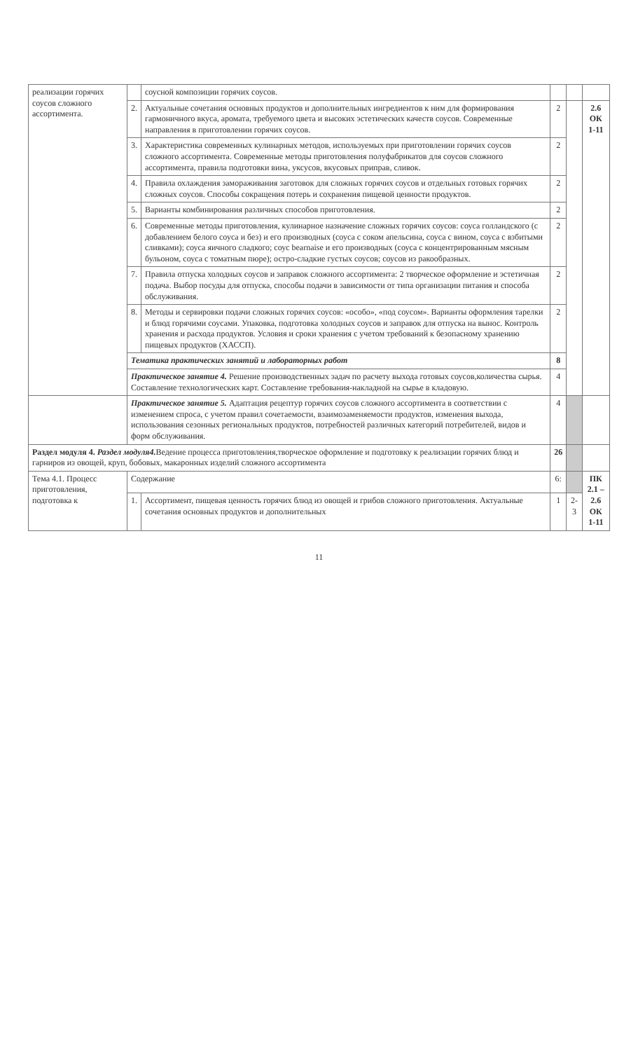| реализации горячих соусов сложного ассортимента. | | соусной композиции горячих соусов. | | | |
| | 2. | Актуальные сочетания основных продуктов и дополнительных ингредиентов к ним для формирования гармоничного вкуса, аромата, требуемого цвета и высоких эстетических качеств соусов. Современные направления в приготовлении горячих соусов. | 2 | | 2.6 ОК 1-11 |
| | 3. | Характеристика современных кулинарных методов, используемых при приготовлении горячих соусов сложного ассортимента. Современные методы приготовления полуфабрикатов для соусов сложного ассортимента, правила подготовки вина, уксусов, вкусовых приправ, сливок. | 2 | | |
| | 4. | Правила охлаждения замораживания заготовок для сложных горячих соусов и отдельных готовых горячих сложных соусов. Способы сокращения потерь и сохранения пищевой ценности продуктов. | 2 | | |
| | 5. | Варианты комбинирования различных способов приготовления. | 2 | | |
| | 6. | Современные методы приготовления, кулинарное назначение сложных горячих соусов: соуса голландского (с добавлением белого соуса и без) и его производных (соуса с соком апельсина, соуса с вином, соуса с взбитыми сливками); соуса яичного сладкого; соус bearnaise и его производных (соуса с концентрированным мясным бульоном, соуса с томатным пюре); остро-сладкие густых соусов; соусов из ракообразных. | 2 | | |
| | 7. | Правила отпуска холодных соусов и заправок сложного ассортимента: 2 творческое оформление и эстетичная подача. Выбор посуды для отпуска, способы подачи в зависимости от типа организации питания и способа обслуживания. | 2 | | |
| | 8. | Методы и сервировки подачи сложных горячих соусов: «особо», «под соусом». Варианты оформления тарелки и блюд горячими соусами. Упаковка, подготовка холодных соусов и заправок для отпуска на вынос. Контроль хранения и расхода продуктов. Условия и сроки хранения с учетом требований к безопасному хранению пищевых продуктов (ХАССП). | 2 | | |
| | Тематика практических занятий и лабораторных работ | | 8 | | |
| | Практическое занятие 4. Решение производственных задач по расчету выхода готовых соусов,количества сырья. Составление технологических карт. Составление требования-накладной на сырье в кладовую. | | 4 | | |
| | Практическое занятие 5. Адаптация рецептур горячих соусов сложного ассортимента в соответствии с изменением спроса, с учетом правил сочетаемости, взаимозаменяемости продуктов, изменения выхода, использования сезонных региональных продуктов, потребностей различных категорий потребителей, видов и форм обслуживания. | | 4 | | |
| Раздел модуля 4. Раздел модуля4. Ведение процесса приготовления,творческое оформление и подготовку к реализации горячих блюд и гарниров из овощей, круп, бобовых, макаронных изделий сложного ассортимента | | | 26 | | |
| Тема 4.1. Процесс приготовления, подготовка к | Содержание | | 6: | | ПК 2.1 – 2.6 ОК 1-11 |
| | 1. | Ассортимент, пищевая ценность горячих блюд из овощей и грибов сложного приготовления. Актуальные сочетания основных продуктов и дополнительных | 1 | 2-3 | |
11